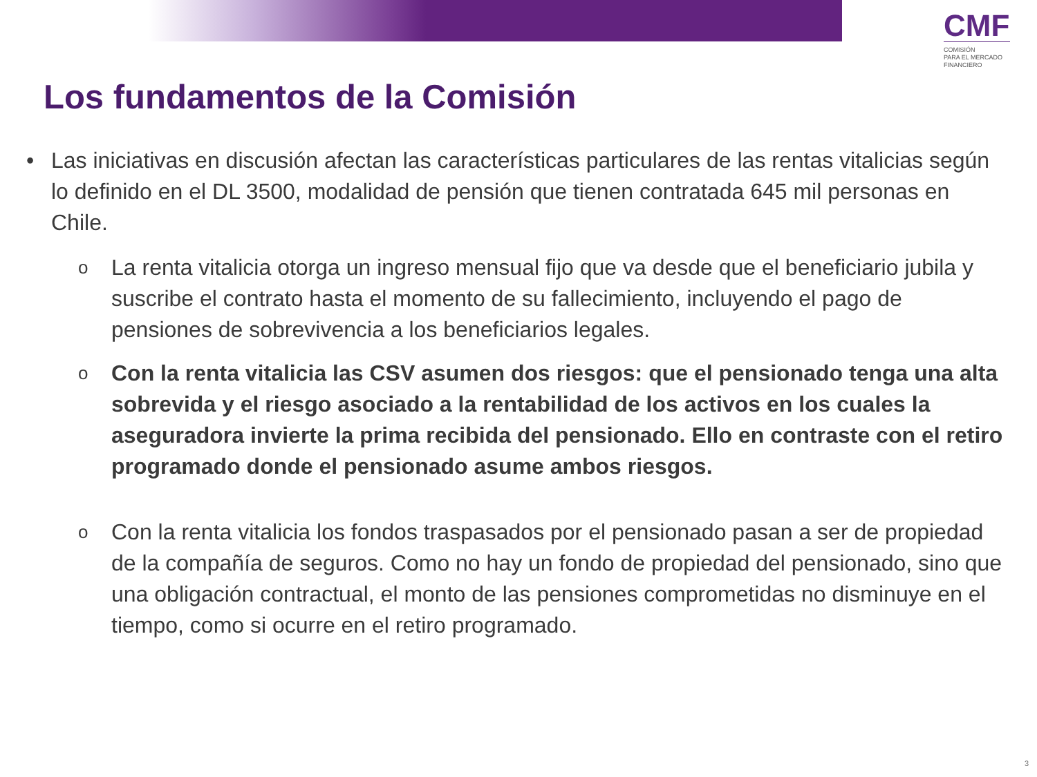CMF
COMISIÓN
PARA EL MERCADO
FINANCIERO
Los fundamentos de la Comisión
• Las iniciativas en discusión afectan las características particulares de las rentas vitalicias según lo definido en el DL 3500, modalidad de pensión que tienen contratada 645 mil personas en Chile.
o
La renta vitalicia otorga un ingreso mensual fijo que va desde que el beneficiario jubila y suscribe el contrato hasta el momento de su fallecimiento, incluyendo el pago de pensiones de sobrevivencia a los beneficiarios legales.
o
Con la renta vitalicia las CSV asumen dos riesgos: que el pensionado tenga una alta sobrevida y el riesgo asociado a la rentabilidad de los activos en los cuales la aseguradora invierte la prima recibida del pensionado. Ello en contraste con el retiro programado donde el pensionado asume ambos riesgos.
o
Con la renta vitalicia los fondos traspasados por el pensionado pasan a ser de propiedad de la compañía de seguros. Como no hay un fondo de propiedad del pensionado, sino que una obligación contractual, el monto de las pensiones comprometidas no disminuye en el tiempo, como si ocurre en el retiro programado.
3